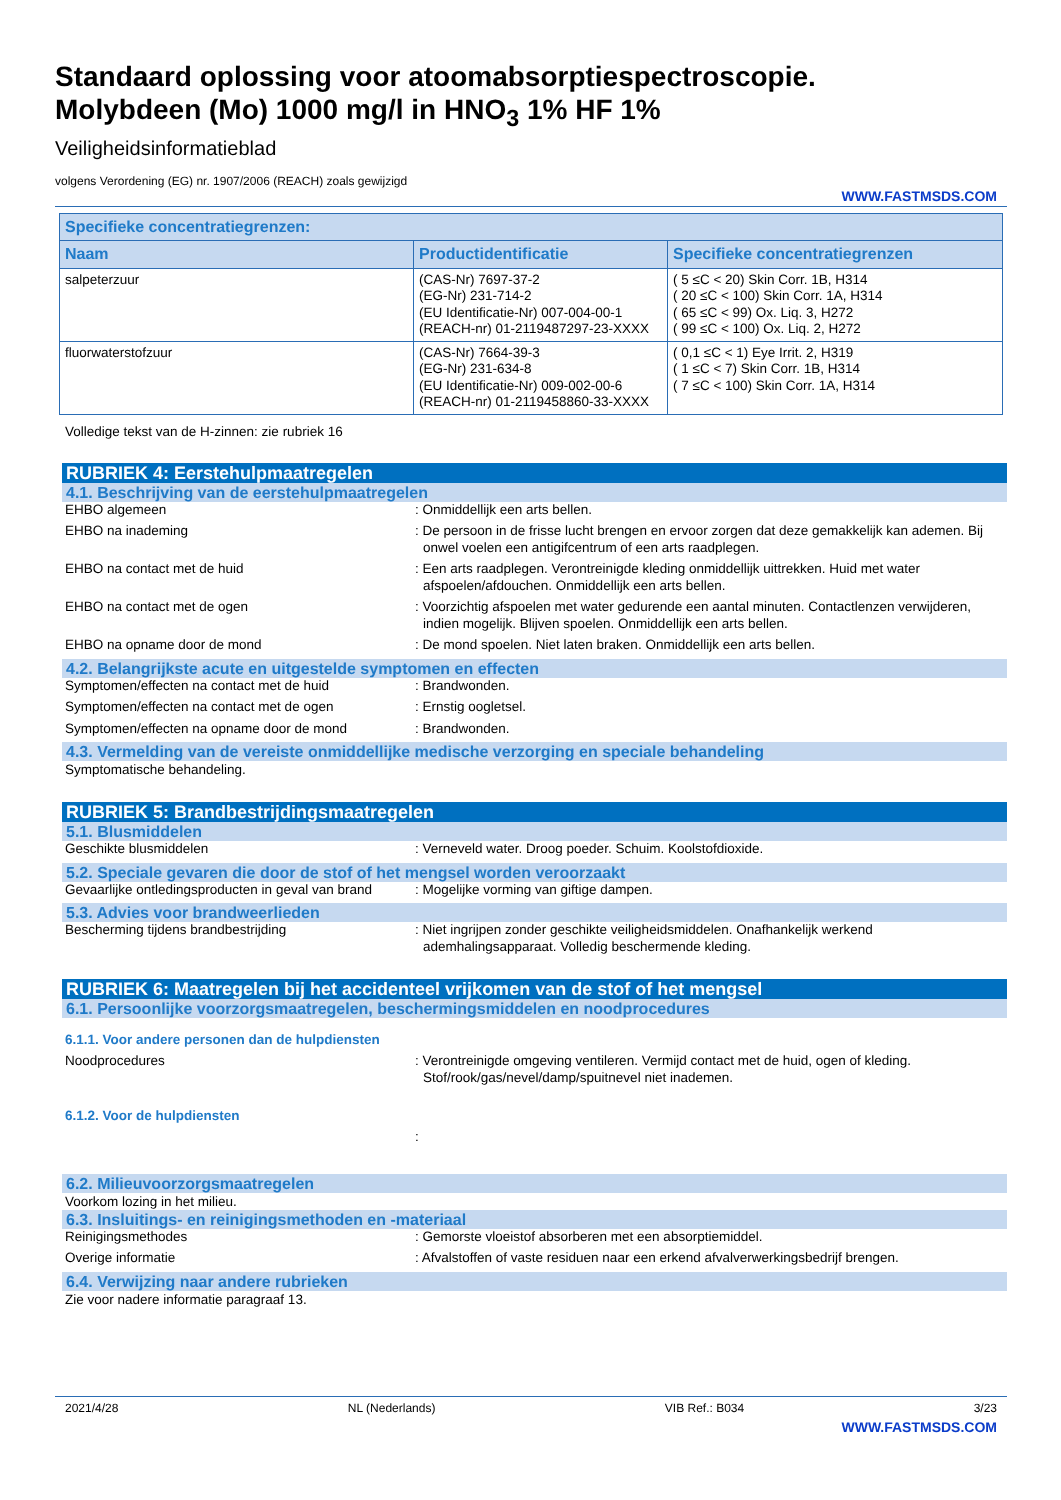Standaard oplossing voor atoomabsorptiespectroscopie.
Molybdeen (Mo) 1000 mg/l in HNO<sub>3</sub> 1% HF 1%
Veiligheidsinformatieblad
volgens Verordening (EG) nr. 1907/2006 (REACH) zoals gewijzigd
WWW.FASTMSDS.COM
| Specifieke concentratiegrenzen: | | |
| --- | --- | --- |
| Naam | Productidentificatie | Specifieke concentratiegrenzen |
| salpeterzuur | (CAS-Nr) 7697-37-2 (EG-Nr) 231-714-2 (EU Identificatie-Nr) 007-004-00-1 (REACH-nr) 01-2119487297-23-XXXX | ( 5 ≤C < 20) Skin Corr. 1B, H314 ( 20 ≤C < 100) Skin Corr. 1A, H314 ( 65 ≤C < 99) Ox. Liq. 3, H272 ( 99 ≤C < 100) Ox. Liq. 2, H272 |
| fluorwaterstofzuur | (CAS-Nr) 7664-39-3 (EG-Nr) 231-634-8 (EU Identificatie-Nr) 009-002-00-6 (REACH-nr) 01-2119458860-33-XXXX | ( 0,1 ≤C < 1) Eye Irrit. 2, H319 ( 1 ≤C < 7) Skin Corr. 1B, H314 ( 7 ≤C < 100) Skin Corr. 1A, H314 |
Volledige tekst van de H-zinnen: zie rubriek 16
RUBRIEK 4: Eerstehulpmaatregelen
4.1. Beschrijving van de eerstehulpmaatregelen
EHBO algemeen : Onmiddellijk een arts bellen.
EHBO na inademing : De persoon in de frisse lucht brengen en ervoor zorgen dat deze gemakkelijk kan ademen. Bij onwel voelen een antigifcentrum of een arts raadplegen.
EHBO na contact met de huid : Een arts raadplegen. Verontreinigde kleding onmiddellijk uittrekken. Huid met water afspoelen/afdouchen. Onmiddellijk een arts bellen.
EHBO na contact met de ogen : Voorzichtig afspoelen met water gedurende een aantal minuten. Contactlenzen verwijderen, indien mogelijk. Blijven spoelen. Onmiddellijk een arts bellen.
EHBO na opname door de mond : De mond spoelen. Niet laten braken. Onmiddellijk een arts bellen.
4.2. Belangrijkste acute en uitgestelde symptomen en effecten
Symptomen/effecten na contact met de huid : Brandwonden.
Symptomen/effecten na contact met de ogen : Ernstig oogletsel.
Symptomen/effecten na opname door de mond : Brandwonden.
4.3. Vermelding van de vereiste onmiddellijke medische verzorging en speciale behandeling
Symptomatische behandeling.
RUBRIEK 5: Brandbestrijdingsmaatregelen
5.1. Blusmiddelen
Geschikte blusmiddelen : Verneveld water. Droog poeder. Schuim. Koolstofdioxide.
5.2. Speciale gevaren die door de stof of het mengsel worden veroorzaakt
Gevaarlijke ontledingsproducten in geval van brand
: Mogelijke vorming van giftige dampen.
5.3. Advies voor brandweerlieden
Bescherming tijdens brandbestrijding : Niet ingrijpen zonder geschikte veiligheidsmiddelen. Onafhankelijk werkend ademhalingsapparaat. Volledig beschermende kleding.
RUBRIEK 6: Maatregelen bij het accidenteel vrijkomen van de stof of het mengsel
6.1. Persoonlijke voorzorgsmaatregelen, beschermingsmiddelen en noodprocedures
6.1.1. Voor andere personen dan de hulpdiensten
Noodprocedures : Verontreinigde omgeving ventileren. Vermijd contact met de huid, ogen of kleding. Stof/rook/gas/nevel/damp/spuitnevel niet inademen.
6.1.2. Voor de hulpdiensten
:
6.2. Milieuvoorzorgsmaatregelen
Voorkom lozing in het milieu.
6.3. Insluitings- en reinigingsmethoden en -materiaal
Reinigingsmethodes : Gemorste vloeistof absorberen met een absorptiemiddel.
Overige informatie : Afvalstoffen of vaste residuen naar een erkend afvalverwerkingsbedrijf brengen.
6.4. Verwijzing naar andere rubrieken
Zie voor nadere informatie paragraaf 13.
2021/4/28 NL (Nederlands) VIB Ref.: B034 3/23
WWW.FASTMSDS.COM